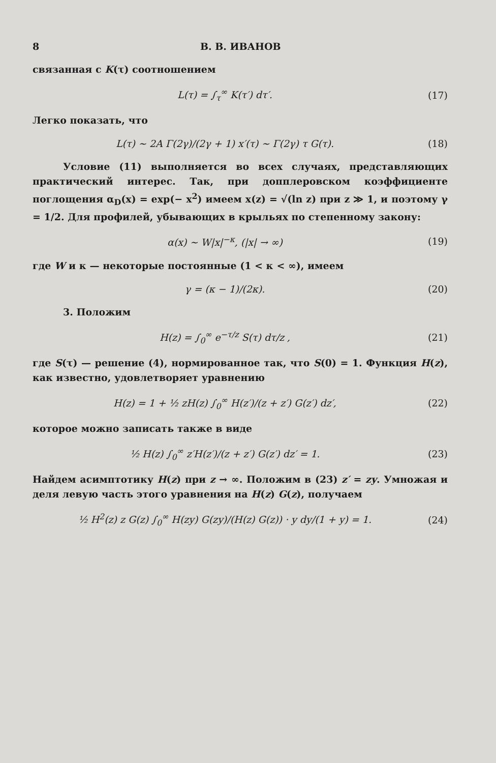8 В. В. ИВАНОВ
связанная с K(τ) соотношением
L(τ) = ∫<sub>τ</sub><sup>∞</sup> K(τ′) dτ′. (17)
Легко показать, что
L(τ) ~ 2A Γ(2γ)/(2γ + 1) x′(τ) ~ Γ(2γ) τ G(τ). (18)
Условие (11) выполняется во всех случаях, представляющих практический интерес. Так, при допплеровском коэффициенте поглощения α<sub>D</sub>(x) = exp(− x<sup>2</sup>) имеем x(z) = √(ln z) при z ≫ 1, и поэтому γ = 1/2. Для профилей, убывающих в крыльях по степенному закону:
α(x) ~ W|x|<sup>−κ</sup>, (|x| → ∞) (19)
где W и κ — некоторые постоянные (1 < κ < ∞), имеем
γ = (κ − 1)/(2κ). (20)
3. Положим
H(z) = ∫<sub>0</sub><sup>∞</sup> e<sup>−τ/z</sup> S(τ) dτ/z , (21)
где S(τ) — решение (4), нормированное так, что S(0) = 1. Функция H(z), как известно, удовлетворяет уравнению
H(z) = 1 + ½ zH(z) ∫<sub>0</sub><sup>∞</sup> H(z′)/(z + z′) G(z′) dz′, (22)
которое можно записать также в виде
½ H(z) ∫<sub>0</sub><sup>∞</sup> z′H(z′)/(z + z′) G(z′) dz′ = 1. (23)
Найдем асимптотику H(z) при z → ∞. Положим в (23) z′ = zy. Умножая и деля левую часть этого уравнения на H(z) G(z), получаем
½ H<sup>2</sup>(z) z G(z) ∫<sub>0</sub><sup>∞</sup> H(zy) G(zy)/(H(z) G(z)) · y dy/(1 + y) = 1. (24)